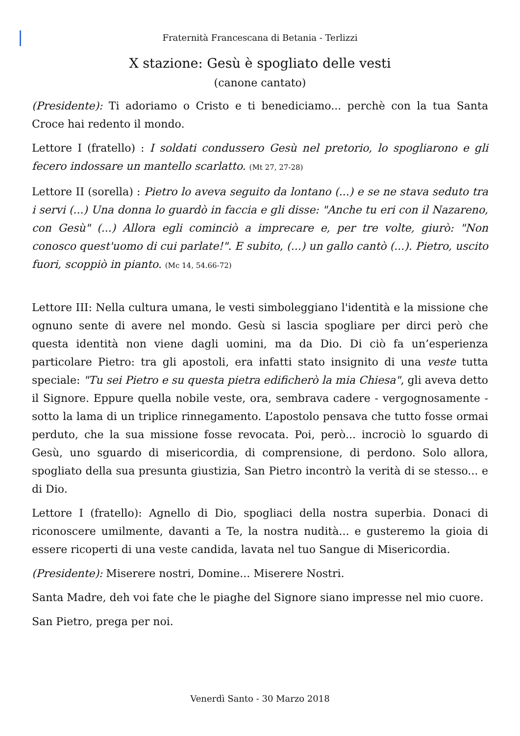Fraternità Francescana di Betania - Terlizzi
X stazione: Gesù è spogliato delle vesti
(canone cantato)
(Presidente): Ti adoriamo o Cristo e ti benediciamo... perchè con la tua Santa Croce hai redento il mondo.
Lettore I (fratello) : I soldati condussero Gesù nel pretorio, lo spogliarono e gli fecero indossare un mantello scarlatto. (Mt 27, 27-28)
Lettore II (sorella) : Pietro lo aveva seguito da lontano (...) e se ne stava seduto tra i servi (...) Una donna lo guardò in faccia e gli disse: "Anche tu eri con il Nazareno, con Gesù" (...) Allora egli cominciò a imprecare e, per tre volte, giurò: "Non conosco quest'uomo di cui parlate!". E subito, (...) un gallo cantò (...). Pietro, uscito fuori, scoppiò in pianto. (Mc 14, 54.66-72)
Lettore III: Nella cultura umana, le vesti simboleggiano l'identità e la missione che ognuno sente di avere nel mondo. Gesù si lascia spogliare per dirci però che questa identità non viene dagli uomini, ma da Dio. Di ciò fa un’esperienza particolare Pietro: tra gli apostoli, era infatti stato insignito di una veste tutta speciale: "Tu sei Pietro e su questa pietra edificherò la mia Chiesa", gli aveva detto il Signore. Eppure quella nobile veste, ora, sembrava cadere - vergognosamente - sotto la lama di un triplice rinnegamento. L’apostolo pensava che tutto fosse ormai perduto, che la sua missione fosse revocata. Poi, però... incrociò lo sguardo di Gesù, uno sguardo di misericordia, di comprensione, di perdono. Solo allora, spogliato della sua presunta giustizia, San Pietro incontrò la verità di se stesso... e di Dio.
Lettore I (fratello): Agnello di Dio, spogliaci della nostra superbia. Donaci di riconoscere umilmente, davanti a Te, la nostra nudità... e gusteremo la gioia di essere ricoperti di una veste candida, lavata nel tuo Sangue di Misericordia.
(Presidente): Miserere nostri, Domine... Miserere Nostri.
Santa Madre, deh voi fate che le piaghe del Signore siano impresse nel mio cuore.
San Pietro, prega per noi.
Venerdì Santo - 30 Marzo 2018